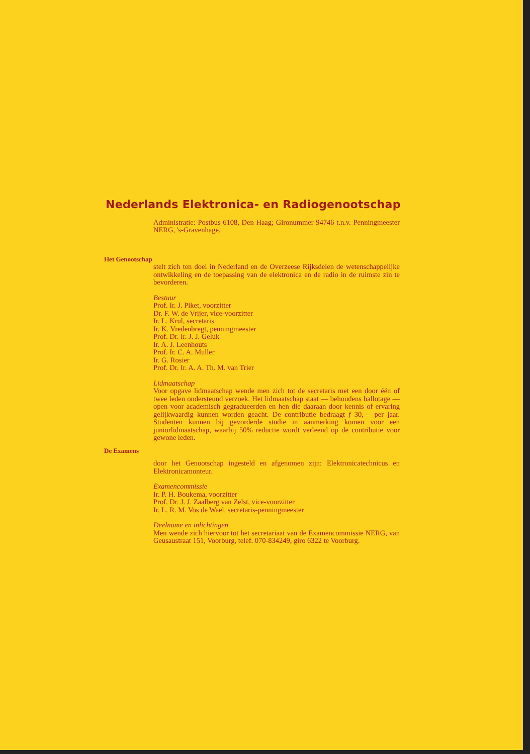Nederlands Elektronica- en Radiogenootschap
Administratie: Postbus 6108, Den Haag; Gironummer 94746 t.n.v. Penningmeester NERG, 's-Gravenhage.
Het Genootschap
stelt zich ten doel in Nederland en de Overzeese Rijksdelen de wetenschappelijke ontwikkeling en de toepassing van de elektronica en de radio in de ruimste zin te bevorderen.
Bestuur
Prof. Ir. J. Piket, voorzitter
Dr. F. W. de Vrijer, vice-voorzitter
Ir. L. Krul, secretaris
Ir. K. Vredenbregt, penningmeester
Prof. Dr. Ir. J. J. Geluk
Ir. A. J. Leenhouts
Prof. Ir. C. A. Muller
Ir. G. Rosier
Prof. Dr. Ir. A. A. Th. M. van Trier
Lidmaatschap
Voor opgave lidmaatschap wende men zich tot de secretaris met een door één of twee leden ondersteund verzoek. Het lidmaatschap staat — behoudens ballotage — open voor academisch gegradueerden en hen die daaraan door kennis of ervaring gelijkwaardig kunnen worden geacht. De contributie bedraagt f 30,— per jaar. Studenten kunnen bij gevorderde studie in aanmerking komen voor een juniorlidmaatschap, waarbij 50% reductie wordt verleend op de contributie voor gewone leden.
De Examens
door het Genootschap ingesteld en afgenomen zijn: Elektronicatechnicus en Elektronicamonteur.
Examencommissie
Ir. P. H. Boukema, voorzitter
Prof. Dr. J. J. Zaalberg van Zelst, vice-voorzitter
Ir. L. R. M. Vos de Wael, secretaris-penningmeester
Deelname en inlichtingen
Men wende zich hiervoor tot het secretariaat van de Examencommissie NERG, van Geusaustraat 151, Voorburg, telef. 070-834249, giro 6322 te Voorburg.